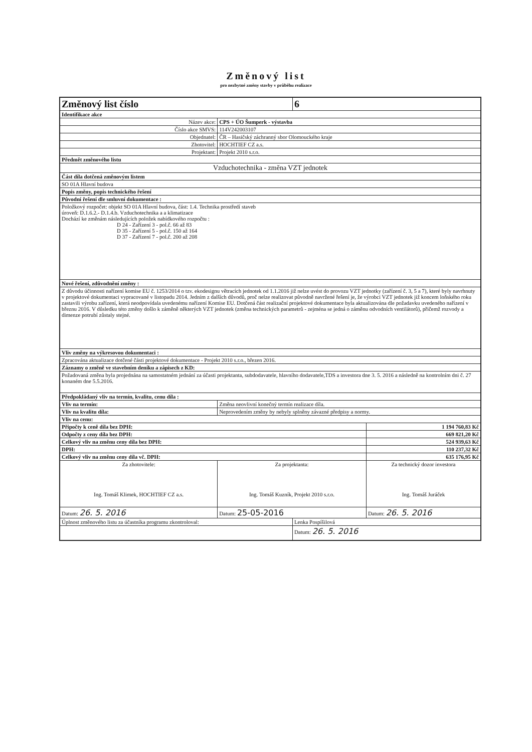Změnový list
pro nezbytné změny stavby v průběhu realizace
| Změnový list číslo | | | 6 | |
| Identifikace akce | | | | |
| Název akce: | | CPS + ÚO Šumperk - výstavba | | |
| Číslo akce SMVS: | | 114V242003107 | | |
| Objednatel: | | ČR – Hasičský záchranný sbor Olomouckého kraje | | |
| Zhotovitel: | | HOCHTIEF CZ a.s. | | |
| Projektant: | | Projekt 2010 s.r.o. | | |
| Předmět změnového listu | | | | |
| Vzduchotechnika - změna VZT jednotek | | | | |
| Část díla dotčená změnovým listem | | | | |
| SO 01A Hlavní budova | | | | |
| Popis změny, popis technického řešení | | | | |
| Původní řešení dle smluvní dokumentace : | | | | |
| Položkový rozpočet: objekt SO 01A Hlavní budova, část: 1.4. Technika prostředí staveb úroveň: D.1.6.2.- D.1.4.b. Vzduchotechnika a a klimatizace Dochází ke změnám následujících položek nabídkového rozpočtu : D 24 - Zařízení 3 - pol.č. 66 až 83 D 35 - Zařízení 5 - pol.č. 150 až 164 D 37 - Zařízení 7 - pol.č. 200 až 208 | | | | |
| Nové řešení, zdůvodnění změny : | | | | |
| Z důvodu účinnosti nařízení komise EU č. 1253/2014 o tzv. ekodesignu větracích jednotek od 1.1.2016 již nelze uvést do provozu VZT jednotky (zařízení č. 3, 5 a 7), které byly navrhnuty v projektové dokumentaci vypracované v listopadu 2014. Jedním z dalších důvodů, proč nelze realizovat původně navržené řešení je, že výrobci VZT jednotek již koncem loňského roku zastavili výrobu zařízení, která neodpovídala uvedenému nařízení Komise EU. Dotčená část realizační projektové dokumentace byla aktualizována dle požadavku uvedeného nařízení v březnu 2016. V důsledku této změny došlo k záměně některých VZT jednotek (změna technických parametrů - zejména se jedná o záměnu odvodních ventilátorů), přičemž rozvody a dimenze potrubí zůstaly stejné. | | | | |
| Vliv změny na výkresovou dokumentaci : | | | | |
| Zpracována aktualizace dotčené části projektové dokumentace - Projekt 2010 s.r.o., březen 2016. | | | | |
| Záznamy o změně ve stavebním deníku a zápisech z KD: | | | | |
| Požadovaná změna byla projednána na samostatném jednání za účasti projektanta, subdodavatele, hlavního dodavatele,TDS a investora dne 3. 5. 2016 a následně na kontrolním dni č. 27 konaném dne 5.5.2016. | | | | |
| Předpokládaný vliv na termín, kvalitu, cenu díla : | | | | |
| Vliv na termín: | Změna neovlivní konečný termín realizace díla. | | | |
| Vliv na kvalitu díla: | Neprovedením změny by nebyly splněny závazné předpisy a normy. | | | |
| Vliv na cenu: | | | | |
| Připočty k ceně díla bez DPH: | | | | 1 194 760,83 Kč |
| Odpočty z ceny díla bez DPH: | | | | 669 821,20 Kč |
| Celkový vliv na změnu ceny díla bez DPH: | | | | 524 939,63 Kč |
| DPH: | | | | 110 237,32 Kč |
| Celkový vliv na změnu ceny díla vč. DPH: | | | | 635 176,95 Kč |
| Za zhotovitele: Ing. Tomáš Klimek, HOCHTIEF CZ a.s. | | Za projektanta: Ing. Tomáš Kuzník, Projekt 2010 s.r.o. | | Za technický dozor investora Ing. Tomáš Juráček |
| Datum: 26. 5. 2016 | | Datum: 25-05-2016 | | Datum: 26. 5. 2016 |
| Úplnost změnového listu za účastníka programu zkontroloval: | | | Lenka Pospíšilová | |
| | | | Datum: 26. 5. 2016 | |